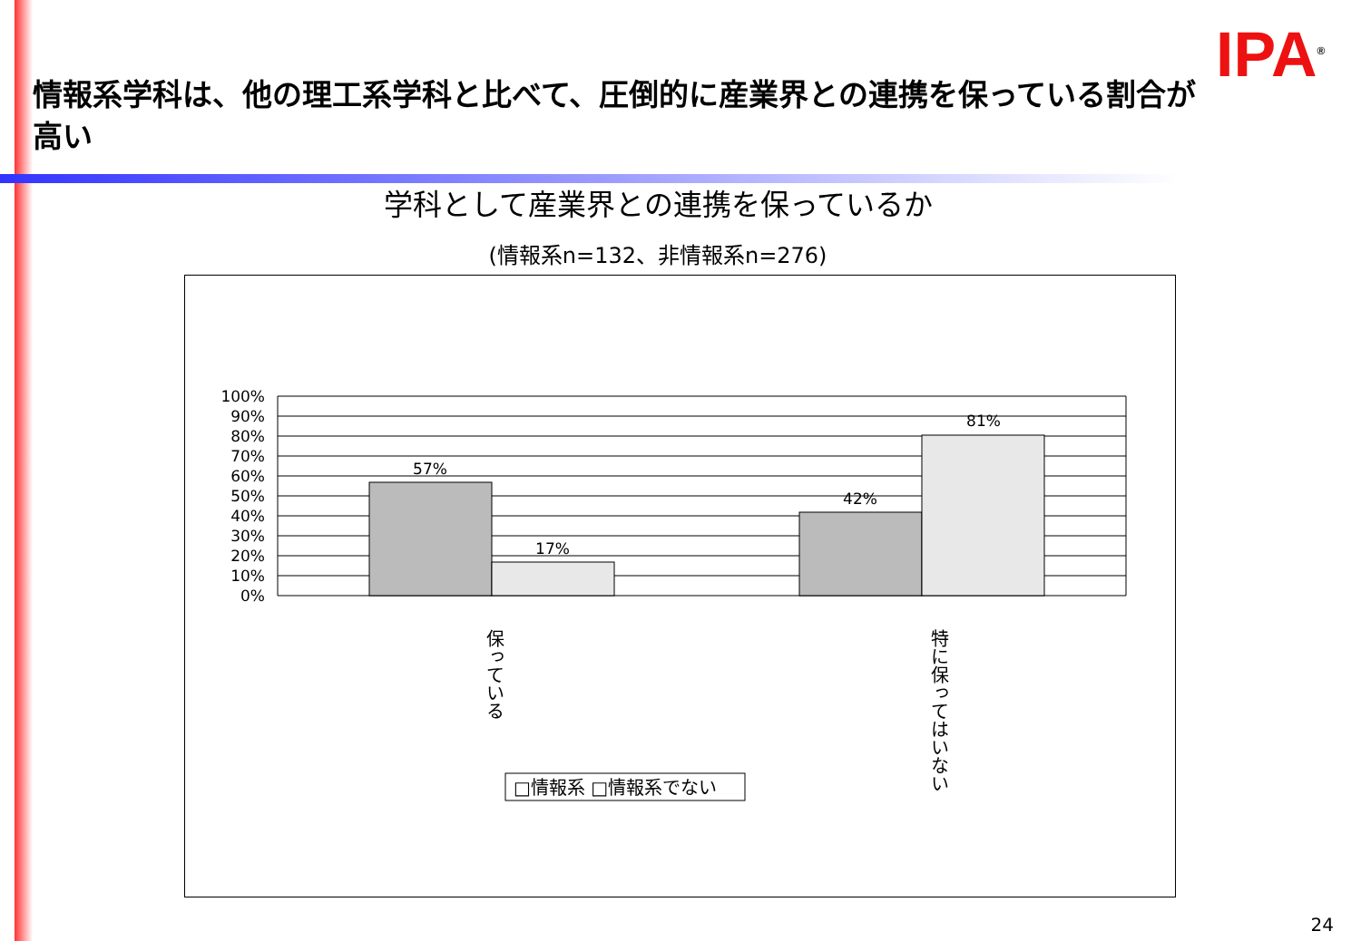IPA<sup>®</sup>
情報系学科は、他の理工系学科と比べて、圧倒的に産業界との連携を保っている割合が高い
学科として産業界との連携を保っているか
(情報系n=132、非情報系n=276)
100%
90%
80%
70%
60%
50%
40%
30%
20%
10%
0%
57%
17%
42%
81%
保っている
特に保ってはいない
□情報系 □情報系でない
24